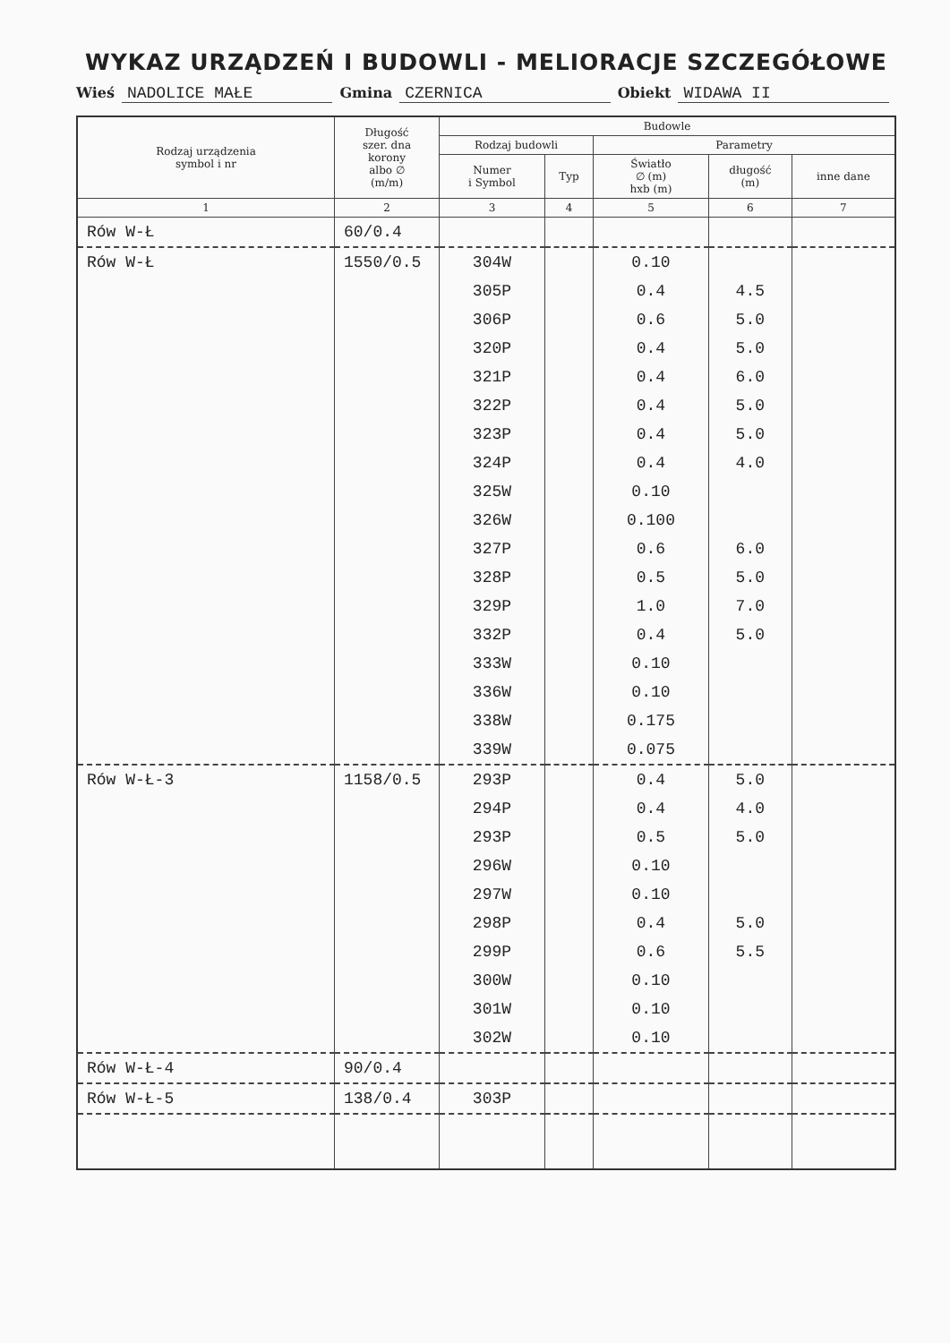WYKAZ URZĄDZEŃ I BUDOWLI - MELIORACJE SZCZEGÓŁOWE
Wieś NADOLICE MAŁE Gmina CZERNICA Obiekt WIDAWA II
| Rodzaj urządzenia symbol i nr | Długość szer. dna korony albo ∅ (m/m) | Budowle | | | | |
| --- | --- | --- | --- | --- | --- | --- |
| | | Rodzaj budowli | | Parametry | | |
| | | Numer i Symbol | Typ | Światło ∅ (m) hxb (m) | długość (m) | inne dane |
| 1 | 2 | 3 | 4 | 5 | 6 | 7 |
| Rów W-Ł | 60/0.4 | | | | | |
| Rów W-Ł | 1550/0.5 | 304W | | 0.10 | | |
| | | 305P | | 0.4 | 4.5 | |
| | | 306P | | 0.6 | 5.0 | |
| | | 320P | | 0.4 | 5.0 | |
| | | 321P | | 0.4 | 6.0 | |
| | | 322P | | 0.4 | 5.0 | |
| | | 323P | | 0.4 | 5.0 | |
| | | 324P | | 0.4 | 4.0 | |
| | | 325W | | 0.10 | | |
| | | 326W | | 0.100 | | |
| | | 327P | | 0.6 | 6.0 | |
| | | 328P | | 0.5 | 5.0 | |
| | | 329P | | 1.0 | 7.0 | |
| | | 332P | | 0.4 | 5.0 | |
| | | 333W | | 0.10 | | |
| | | 336W | | 0.10 | | |
| | | 338W | | 0.175 | | |
| | | 339W | | 0.075 | | |
| Rów W-Ł-3 | 1158/0.5 | 293P | | 0.4 | 5.0 | |
| | | 294P | | 0.4 | 4.0 | |
| | | 293P | | 0.5 | 5.0 | |
| | | 296W | | 0.10 | | |
| | | 297W | | 0.10 | | |
| | | 298P | | 0.4 | 5.0 | |
| | | 299P | | 0.6 | 5.5 | |
| | | 300W | | 0.10 | | |
| | | 301W | | 0.10 | | |
| | | 302W | | 0.10 | | |
| Rów W-Ł-4 | 90/0.4 | | | | | |
| Rów W-Ł-5 | 138/0.4 | 303P | | | | |